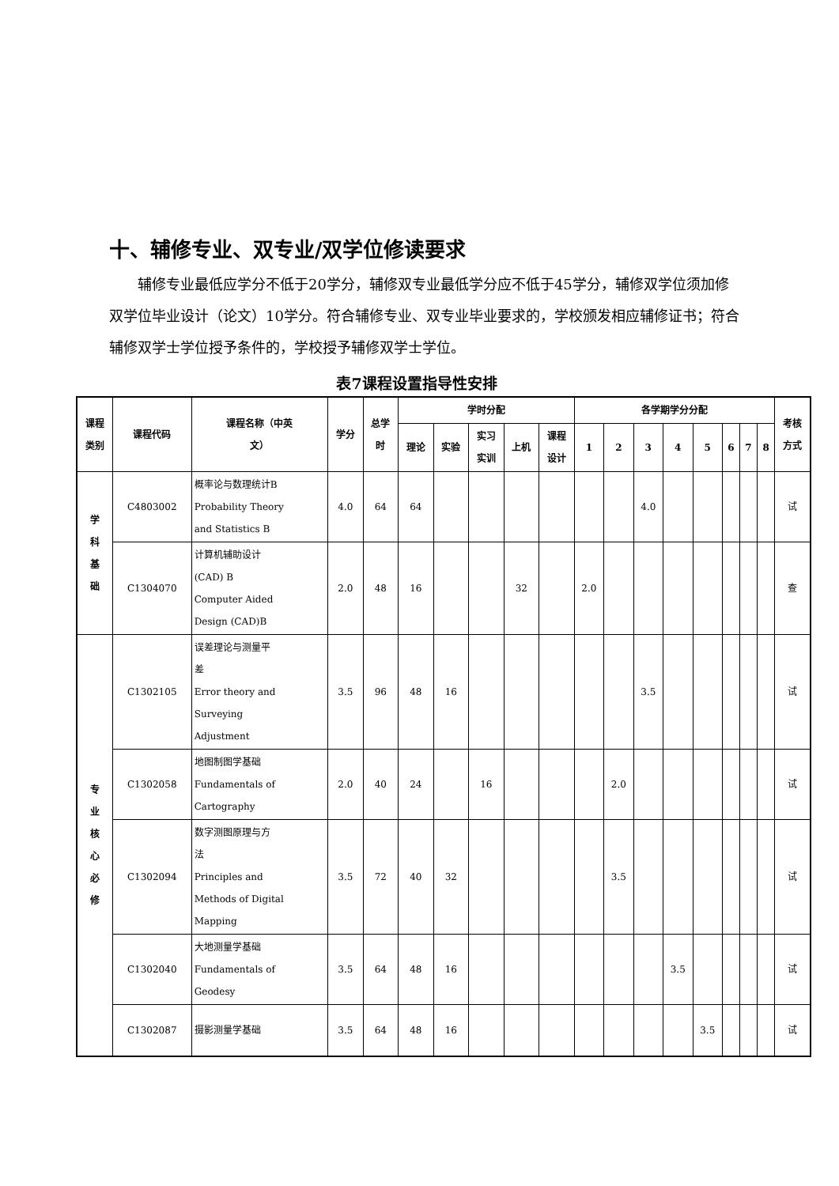十、辅修专业、双专业/双学位修读要求
辅修专业最低应学分不低于20学分，辅修双专业最低学分应不低于45学分，辅修双学位须加修双学位毕业设计（论文）10学分。符合辅修专业、双专业毕业要求的，学校颁发相应辅修证书；符合辅修双学士学位授予条件的，学校授予辅修双学士学位。
表7课程设置指导性安排
| 课程 类别 | 课程代码 | 课程名称（中英 文） | 学分 | 总学 时 | 学时分配 | | | | | 各学期学分分配 | | | | | | | | 考核 方式 |
| --- | --- | --- | --- | --- | --- | --- | --- | --- | --- | --- | --- | --- | --- | --- | --- | --- | --- | --- |
| | | | | | 理论 | 实验 | 实习 实训 | 上机 | 课程 设计 | 1 | 2 | 3 | 4 | 5 | 6 | 7 | 8 | |
| 学 科 基 础 | C4803002 | 概率论与数理统计B Probability Theory and Statistics B | 4.0 | 64 | 64 | | | | | | | 4.0 | | | | | | 试 |
| | C1304070 | 计算机辅助设计 (CAD) B Computer Aided Design (CAD)B | 2.0 | 48 | 16 | | | 32 | | 2.0 | | | | | | | | 查 |
| 专 业 核 心 必 修 | C1302105 | 误差理论与测量平 差 Error theory and Surveying Adjustment | 3.5 | 96 | 48 | 16 | | | | | | 3.5 | | | | | | 试 |
| | C1302058 | 地图制图学基础 Fundamentals of Cartography | 2.0 | 40 | 24 | | 16 | | | | 2.0 | | | | | | | 试 |
| | C1302094 | 数字测图原理与方 法 Principles and Methods of Digital Mapping | 3.5 | 72 | 40 | 32 | | | | | 3.5 | | | | | | | 试 |
| | C1302040 | 大地测量学基础 Fundamentals of Geodesy | 3.5 | 64 | 48 | 16 | | | | | | | 3.5 | | | | | 试 |
| | C1302087 | 摄影测量学基础 | 3.5 | 64 | 48 | 16 | | | | | | | | 3.5 | | | | 试 |